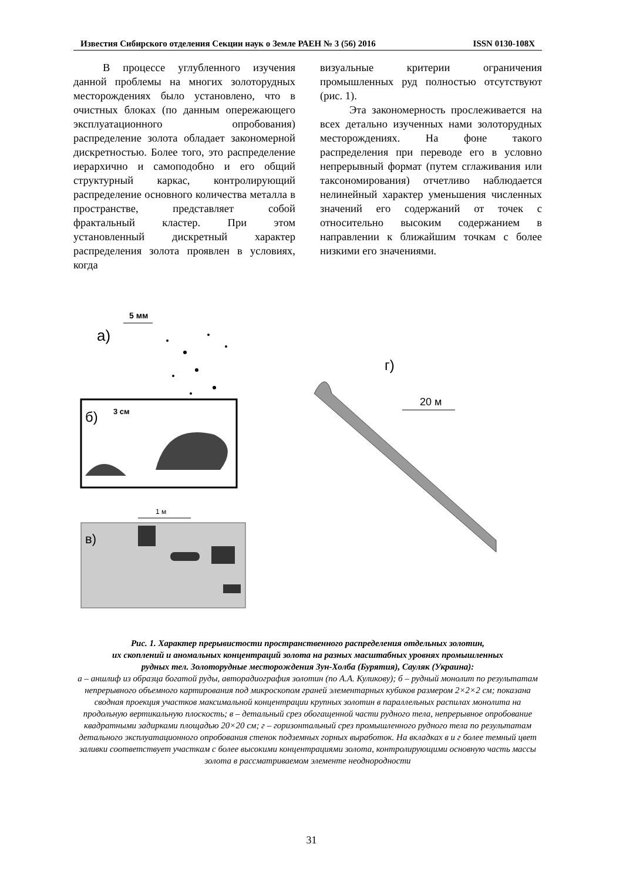Известия Сибирского отделения Секции наук о Земле РАЕН № 3 (56) 2016 ISSN 0130-108X
В процессе углубленного изучения данной проблемы на многих золоторудных месторождениях было установлено, что в очистных блоках (по данным опережающего эксплуатационного опробования) распределение золота обладает закономерной дискретностью. Более того, это распределение иерархично и самоподобно и его общий структурный каркас, контролирующий распределение основного количества металла в пространстве, представляет собой фрактальный кластер. При этом установленный дискретный характер распределения золота проявлен в условиях, когда
визуальные критерии ограничения промышленных руд полностью отсутствуют (рис. 1).
Эта закономерность прослеживается на всех детально изученных нами золоторудных месторождениях. На фоне такого распределения при переводе его в условно непрерывный формат (путем сглаживания или таксономирования) отчетливо наблюдается нелинейный характер уменьшения численных значений его содержаний от точек с относительно высоким содержанием в направлении к ближайшим точкам с более низкими его значениями.
а)
5 мм
б)
3 см
в)
1 м
г)
20 м
Рис. 1. Характер прерывистости пространственного распределения отдельных золотин,
их скоплений и аномальных концентраций золота на разных масштабных уровнях промышленных
рудных тел. Золоторудные месторождения Зун-Холба (Бурятия), Сауляк (Украина):
а – аншлиф из образца богатой руды, авторадиография золотин (по А.А. Куликову); б – рудный монолит по результатам непрерывного объемного картирования под микроскопом граней элементарных кубиков размером 2×2×2 см; показана сводная проекция участков максимальной концентрации крупных золотин в параллельных распилах монолита на продольную вертикальную плоскость; в – детальный срез обогащенной части рудного тела, непрерывное опробование квадратными задирками площадью 20×20 см; г – горизонтальный срез промышленного рудного тела по результатам детального эксплуатационного опробования стенок подземных горных выработок. На вкладках в и г более темный цвет заливки соответствует участкам с более высокими концентрациями золота, контролирующими основную часть массы золота в рассматриваемом элементе неоднородности
31